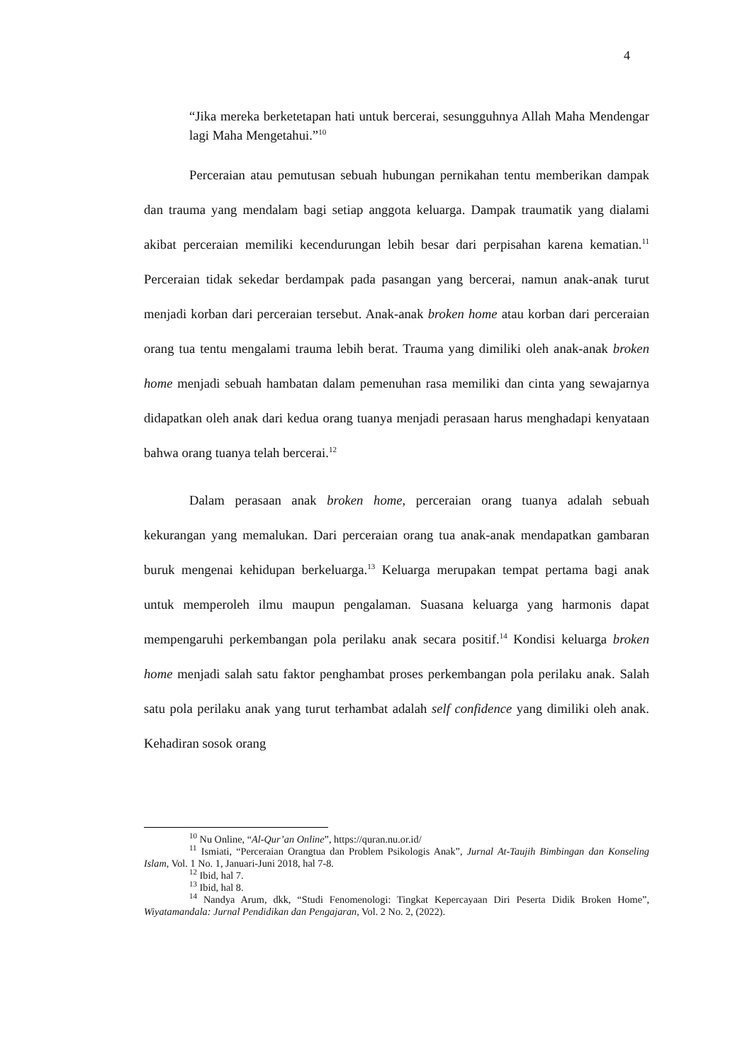4
“Jika mereka berketetapan hati untuk bercerai, sesungguhnya Allah Maha Mendengar lagi Maha Mengetahui.”<sup>10</sup>
Perceraian atau pemutusan sebuah hubungan pernikahan tentu memberikan dampak dan trauma yang mendalam bagi setiap anggota keluarga. Dampak traumatik yang dialami akibat perceraian memiliki kecendurungan lebih besar dari perpisahan karena kematian.<sup>11</sup> Perceraian tidak sekedar berdampak pada pasangan yang bercerai, namun anak-anak turut menjadi korban dari perceraian tersebut. Anak-anak broken home atau korban dari perceraian orang tua tentu mengalami trauma lebih berat. Trauma yang dimiliki oleh anak-anak broken home menjadi sebuah hambatan dalam pemenuhan rasa memiliki dan cinta yang sewajarnya didapatkan oleh anak dari kedua orang tuanya menjadi perasaan harus menghadapi kenyataan bahwa orang tuanya telah bercerai.<sup>12</sup>
Dalam perasaan anak broken home, perceraian orang tuanya adalah sebuah kekurangan yang memalukan. Dari perceraian orang tua anak-anak mendapatkan gambaran buruk mengenai kehidupan berkeluarga.<sup>13</sup> Keluarga merupakan tempat pertama bagi anak untuk memperoleh ilmu maupun pengalaman. Suasana keluarga yang harmonis dapat mempengaruhi perkembangan pola perilaku anak secara positif.<sup>14</sup> Kondisi keluarga broken home menjadi salah satu faktor penghambat proses perkembangan pola perilaku anak. Salah satu pola perilaku anak yang turut terhambat adalah self confidence yang dimiliki oleh anak. Kehadiran sosok orang
<sup>10</sup> Nu Online, “Al-Qur’an Online”, https://quran.nu.or.id/
<sup>11</sup> Ismiati, “Perceraian Orangtua dan Problem Psikologis Anak”, Jurnal At-Taujih Bimbingan dan Konseling Islam, Vol. 1 No. 1, Januari-Juni 2018, hal 7-8.
<sup>12</sup> Ibid, hal 7.
<sup>13</sup> Ibid, hal 8.
<sup>14</sup> Nandya Arum, dkk, “Studi Fenomenologi: Tingkat Kepercayaan Diri Peserta Didik Broken Home”, Wiyatamandala: Jurnal Pendidikan dan Pengajaran, Vol. 2 No. 2, (2022).